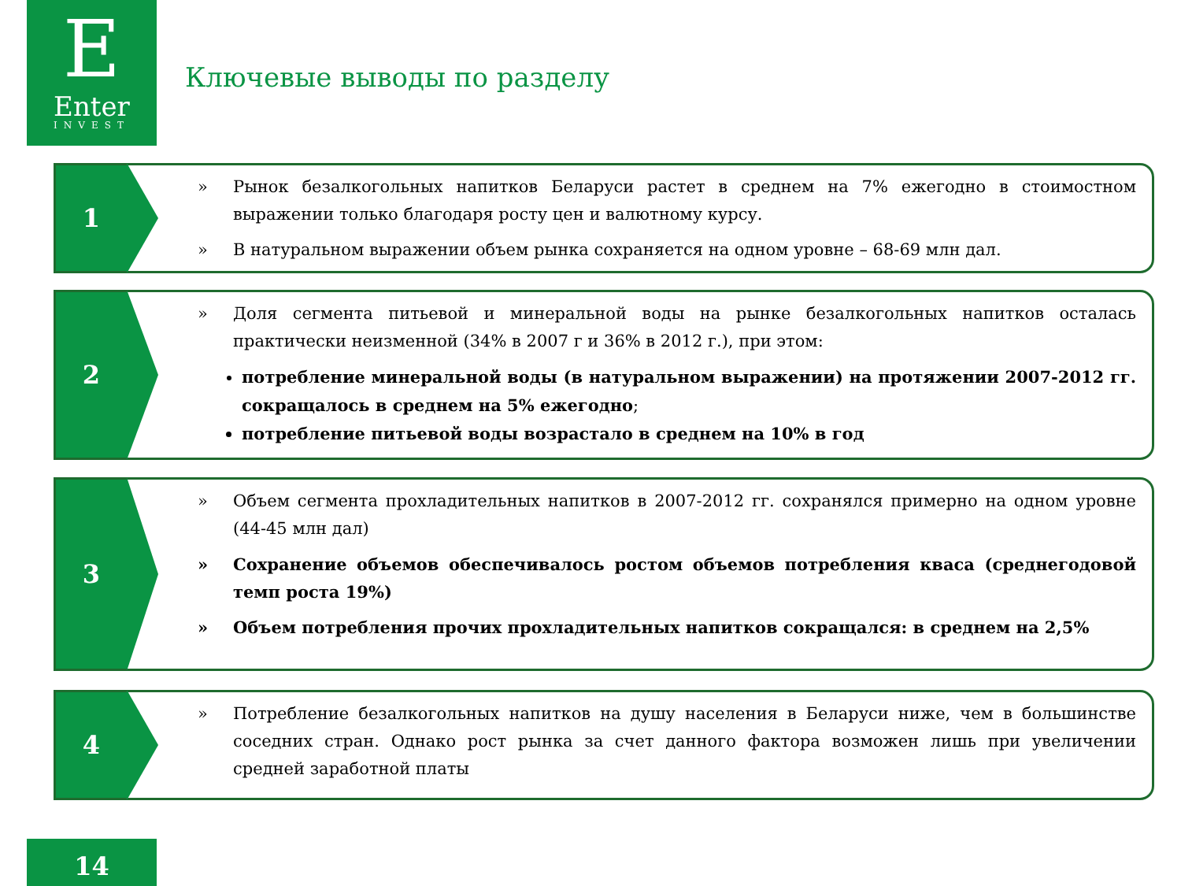E
Enter
INVEST
Ключевые выводы по разделу
1
» Рынок безалкогольных напитков Беларуси растет в среднем на 7% ежегодно в стоимостном выражении только благодаря росту цен и валютному курсу.
» В натуральном выражении объем рынка сохраняется на одном уровне – 68-69 млн дал.
2
» Доля сегмента питьевой и минеральной воды на рынке безалкогольных напитков осталась практически неизменной (34% в 2007 г и 36% в 2012 г.), при этом:
потребление минеральной воды (в натуральном выражении) на протяжении 2007-2012 гг. сокращалось в среднем на 5% ежегодно;
потребление питьевой воды возрастало в среднем на 10% в год
3
» Объем сегмента прохладительных напитков в 2007-2012 гг. сохранялся примерно на одном уровне (44-45 млн дал)
» Сохранение объемов обеспечивалось ростом объемов потребления кваса (среднегодовой темп роста 19%)
» Объем потребления прочих прохладительных напитков сокращался: в среднем на 2,5%
4
» Потребление безалкогольных напитков на душу населения в Беларуси ниже, чем в большинстве соседних стран. Однако рост рынка за счет данного фактора возможен лишь при увеличении средней заработной платы
14